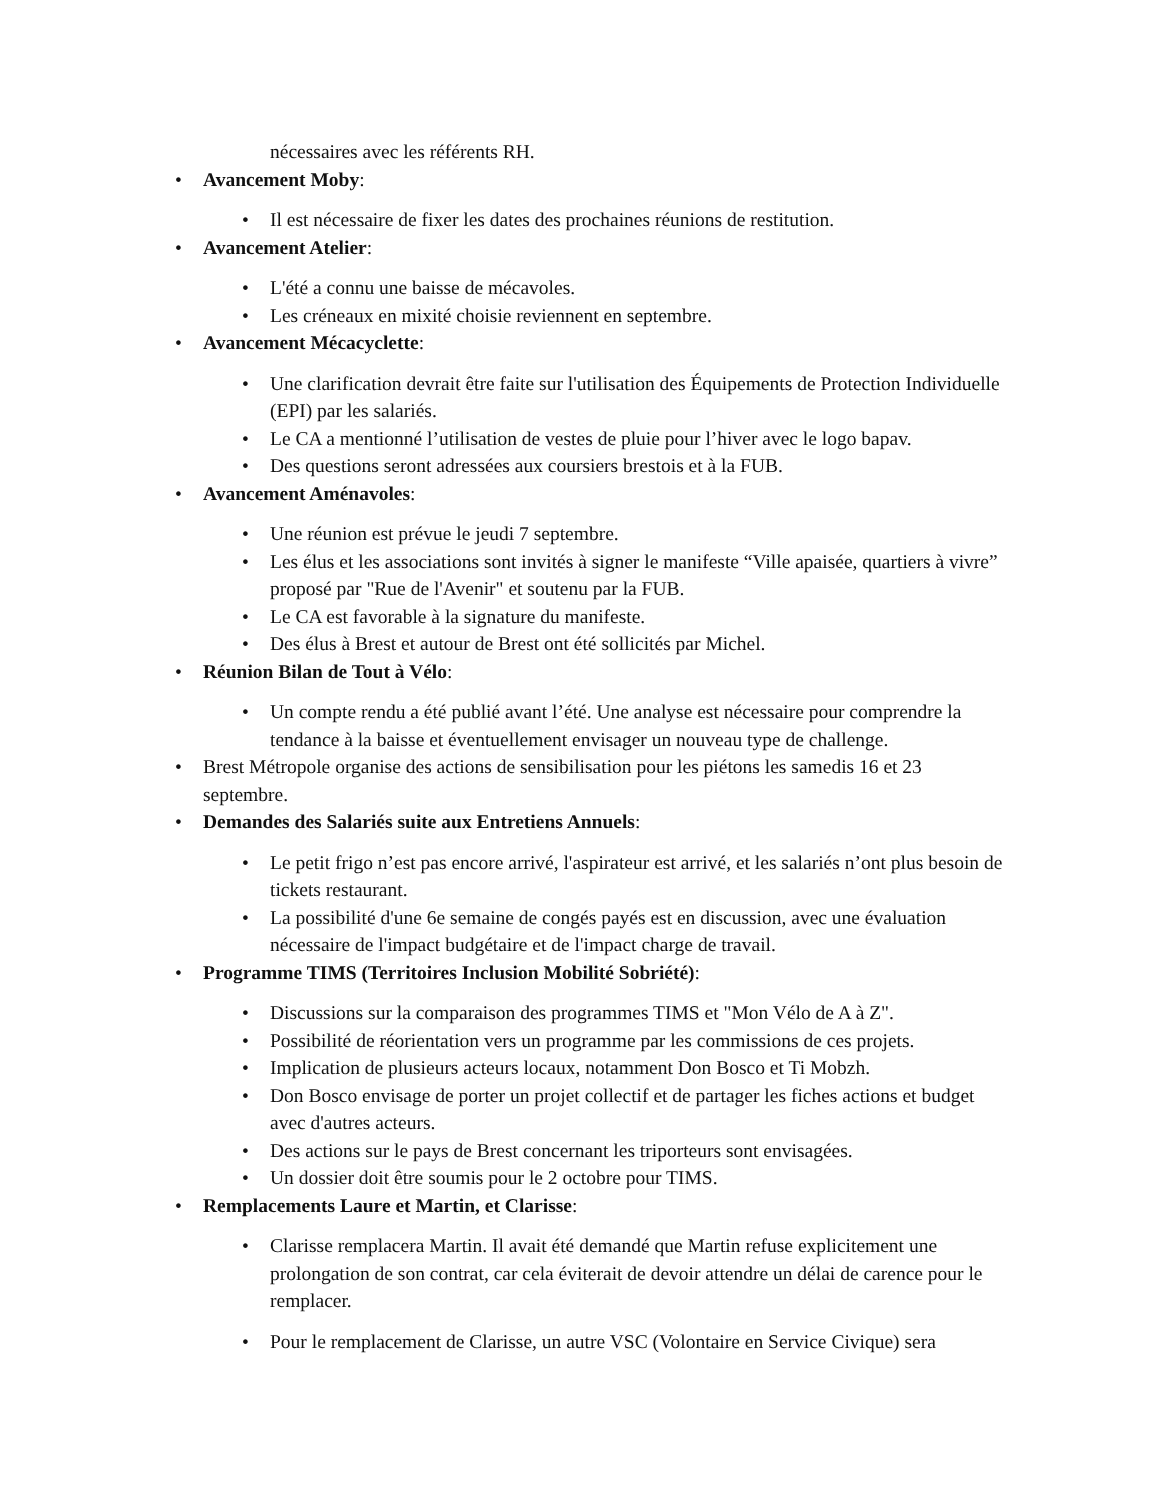nécessaires avec les référents RH.
• Avancement Moby:
• Il est nécessaire de fixer les dates des prochaines réunions de restitution.
• Avancement Atelier:
• L'été a connu une baisse de mécavoles.
• Les créneaux en mixité choisie reviennent en septembre.
• Avancement Mécacyclette:
• Une clarification devrait être faite sur l'utilisation des Équipements de Protection Individuelle (EPI) par les salariés.
• Le CA a mentionné l’utilisation de vestes de pluie pour l’hiver avec le logo bapav.
• Des questions seront adressées aux coursiers brestois et à la FUB.
• Avancement Aménavoles:
• Une réunion est prévue le jeudi 7 septembre.
• Les élus et les associations sont invités à signer le manifeste “Ville apaisée, quartiers à vivre” proposé par "Rue de l'Avenir" et soutenu par la FUB.
• Le CA est favorable à la signature du manifeste.
• Des élus à Brest et autour de Brest ont été sollicités par Michel.
• Réunion Bilan de Tout à Vélo:
• Un compte rendu a été publié avant l’été. Une analyse est nécessaire pour comprendre la tendance à la baisse et éventuellement envisager un nouveau type de challenge.
• Brest Métropole organise des actions de sensibilisation pour les piétons les samedis 16 et 23 septembre.
• Demandes des Salariés suite aux Entretiens Annuels:
• Le petit frigo n’est pas encore arrivé, l'aspirateur est arrivé, et les salariés n’ont plus besoin de tickets restaurant.
• La possibilité d'une 6e semaine de congés payés est en discussion, avec une évaluation nécessaire de l'impact budgétaire et de l'impact charge de travail.
• Programme TIMS (Territoires Inclusion Mobilité Sobriété):
• Discussions sur la comparaison des programmes TIMS et "Mon Vélo de A à Z".
• Possibilité de réorientation vers un programme par les commissions de ces projets.
• Implication de plusieurs acteurs locaux, notamment Don Bosco et Ti Mobzh.
• Don Bosco envisage de porter un projet collectif et de partager les fiches actions et budget avec d'autres acteurs.
• Des actions sur le pays de Brest concernant les triporteurs sont envisagées.
• Un dossier doit être soumis pour le 2 octobre pour TIMS.
• Remplacements Laure et Martin, et Clarisse:
• Clarisse remplacera Martin. Il avait été demandé que Martin refuse explicitement une prolongation de son contrat, car cela éviterait de devoir attendre un délai de carence pour le remplacer.
• Pour le remplacement de Clarisse, un autre VSC (Volontaire en Service Civique) sera